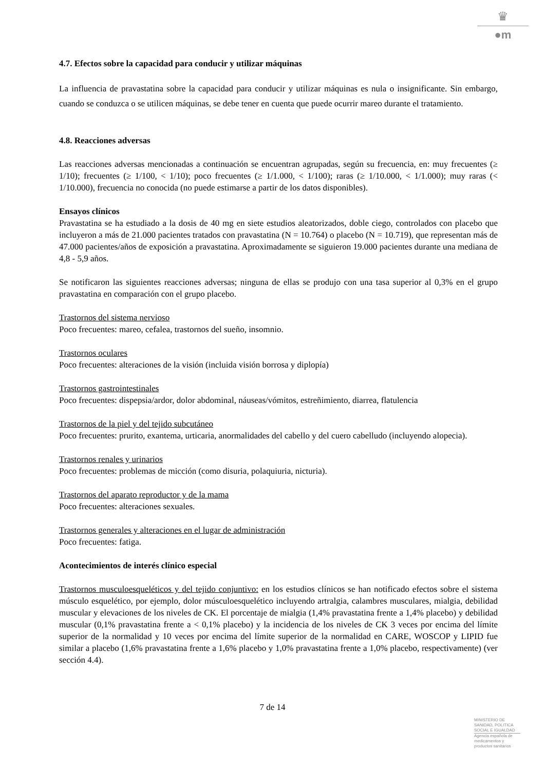♛
●m
4.7. Efectos sobre la capacidad para conducir y utilizar máquinas
La influencia de pravastatina sobre la capacidad para conducir y utilizar máquinas es nula o insignificante. Sin embargo, cuando se conduzca o se utilicen máquinas, se debe tener en cuenta que puede ocurrir mareo durante el tratamiento.
4.8. Reacciones adversas
Las reacciones adversas mencionadas a continuación se encuentran agrupadas, según su frecuencia, en: muy frecuentes (≥ 1/10); frecuentes (≥ 1/100, < 1/10); poco frecuentes (≥ 1/1.000, < 1/100); raras (≥ 1/10.000, < 1/1.000); muy raras (< 1/10.000), frecuencia no conocida (no puede estimarse a partir de los datos disponibles).
Ensayos clínicos
Pravastatina se ha estudiado a la dosis de 40 mg en siete estudios aleatorizados, doble ciego, controlados con placebo que incluyeron a más de 21.000 pacientes tratados con pravastatina (N = 10.764) o placebo (N = 10.719), que representan más de 47.000 pacientes/años de exposición a pravastatina. Aproximadamente se siguieron 19.000 pacientes durante una mediana de 4,8 - 5,9 años.
Se notificaron las siguientes reacciones adversas; ninguna de ellas se produjo con una tasa superior al 0,3% en el grupo pravastatina en comparación con el grupo placebo.
Trastornos del sistema nervioso
Poco frecuentes: mareo, cefalea, trastornos del sueño, insomnio.
Trastornos oculares
Poco frecuentes: alteraciones de la visión (incluida visión borrosa y diplopía)
Trastornos gastrointestinales
Poco frecuentes: dispepsia/ardor, dolor abdominal, náuseas/vómitos, estreñimiento, diarrea, flatulencia
Trastornos de la piel y del tejido subcutáneo
Poco frecuentes: prurito, exantema, urticaria, anormalidades del cabello y del cuero cabelludo (incluyendo alopecia).
Trastornos renales y urinarios
Poco frecuentes: problemas de micción (como disuria, polaquiuria, nicturia).
Trastornos del aparato reproductor y de la mama
Poco frecuentes: alteraciones sexuales.
Trastornos generales y alteraciones en el lugar de administración
Poco frecuentes: fatiga.
Acontecimientos de interés clínico especial
Trastornos musculoesqueléticos y del tejido conjuntivo: en los estudios clínicos se han notificado efectos sobre el sistema músculo esquelético, por ejemplo, dolor músculoesquelético incluyendo artralgia, calambres musculares, mialgia, debilidad muscular y elevaciones de los niveles de CK. El porcentaje de mialgia (1,4% pravastatina frente a 1,4% placebo) y debilidad muscular (0,1% pravastatina frente a < 0,1% placebo) y la incidencia de los niveles de CK 3 veces por encima del límite superior de la normalidad y 10 veces por encima del límite superior de la normalidad en CARE, WOSCOP y LIPID fue similar a placebo (1,6% pravastatina frente a 1,6% placebo y 1,0% pravastatina frente a 1,0% placebo, respectivamente) (ver sección 4.4).
7 de 14
MINISTERIO DE
SANIDAD, POLITICA
SOCIAL E IGUALDAD
Agencia española de
medicamentos y
productos sanitarios